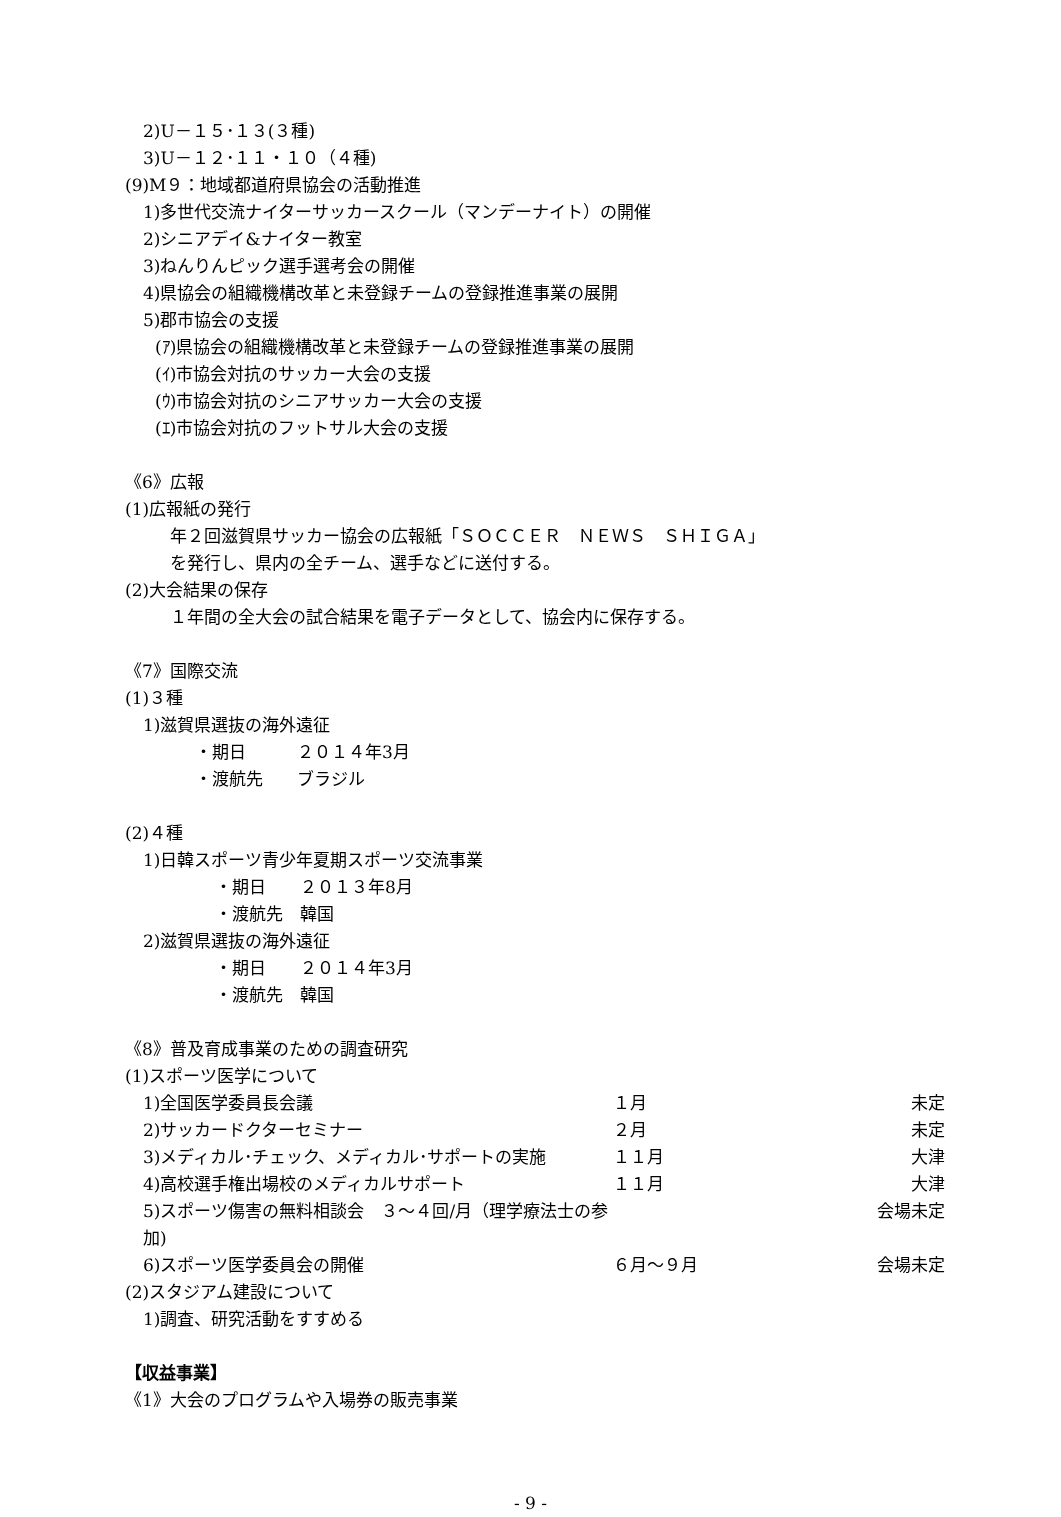2)U－１５･１３(３種)
3)U－１２･１１・１０（４種)
(9)M９：地域都道府県協会の活動推進
1)多世代交流ナイターサッカースクール（マンデーナイト）の開催
2)シニアデイ&ナイター教室
3)ねんりんピック選手選考会の開催
4)県協会の組織機構改革と未登録チームの登録推進事業の展開
5)郡市協会の支援
(ｱ)県協会の組織機構改革と未登録チームの登録推進事業の展開
(ｲ)市協会対抗のサッカー大会の支援
(ｳ)市協会対抗のシニアサッカー大会の支援
(ｴ)市協会対抗のフットサル大会の支援
《6》広報
(1)広報紙の発行
年２回滋賀県サッカー協会の広報紙「ＳＯＣＣＥＲ　ＮＥＷＳ　ＳＨＩＧＡ」
を発行し、県内の全チーム、選手などに送付する。
(2)大会結果の保存
１年間の全大会の試合結果を電子データとして、協会内に保存する。
《7》国際交流
(1)３種
1)滋賀県選抜の海外遠征
・期日　　　２０１４年3月
・渡航先　　ブラジル
(2)４種
1)日韓スポーツ青少年夏期スポーツ交流事業
・期日　　２０１３年8月
・渡航先　韓国
2)滋賀県選抜の海外遠征
・期日　　２０１４年3月
・渡航先　韓国
《8》普及育成事業のための調査研究
(1)スポーツ医学について
1)全国医学委員長会議 １月 未定
2)サッカードクターセミナー ２月 未定
3)メディカル･チェック、メディカル･サポートの実施 １１月 大津
4)高校選手権出場校のメディカルサポート １１月 大津
5)スポーツ傷害の無料相談会　３～４回/月（理学療法士の参加) 会場未定
6)スポーツ医学委員会の開催 ６月～９月 会場未定
(2)スタジアム建設について
1)調査、研究活動をすすめる
【収益事業】
《1》大会のプログラムや入場券の販売事業
- 9 -